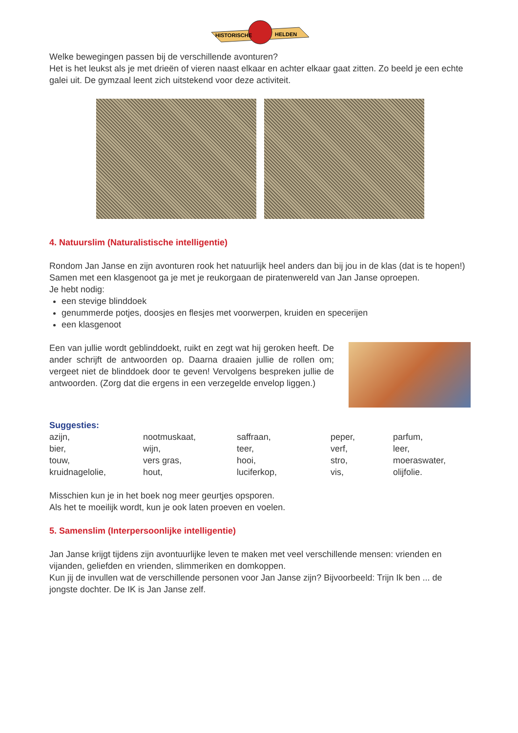HISTORISCHE
HELDEN
Welke bewegingen passen bij de verschillende avonturen?
Het is het leukst als je met drieën of vieren naast elkaar en achter elkaar gaat zitten. Zo beeld je een echte galei uit. De gymzaal leent zich uitstekend voor deze activiteit.
4. Natuurslim (Naturalistische intelligentie)
Rondom Jan Janse en zijn avonturen rook het natuurlijk heel anders dan bij jou in de klas (dat is te hopen!) Samen met een klasgenoot ga je met je reukorgaan de piratenwereld van Jan Janse oproepen.
Je hebt nodig:
een stevige blinddoek
genummerde potjes, doosjes en flesjes met voorwerpen, kruiden en specerijen
een klasgenoot
Een van jullie wordt geblinddoekt, ruikt en zegt wat hij geroken heeft. De ander schrijft de antwoorden op. Daarna draaien jullie de rollen om; vergeet niet de blinddoek door te geven! Vervolgens bespreken jullie de antwoorden. (Zorg dat die ergens in een verzegelde envelop liggen.)
Suggesties:
azijn, nootmuskaat, saffraan, peper, parfum, bier, wijn, teer, verf, leer, touw, vers gras, hooi, stro, moeraswater, kruidnagelolie, hout, luciferkop, vis, olijfolie.
Misschien kun je in het boek nog meer geurtjes opsporen.
Als het te moeilijk wordt, kun je ook laten proeven en voelen.
5. Samenslim (Interpersoonlijke intelligentie)
Jan Janse krijgt tijdens zijn avontuurlijke leven te maken met veel verschillende mensen: vrienden en vijanden, geliefden en vrienden, slimmeriken en domkoppen.
Kun jij de invullen wat de verschillende personen voor Jan Janse zijn? Bijvoorbeeld: Trijn Ik ben ... de jongste dochter. De IK is Jan Janse zelf.